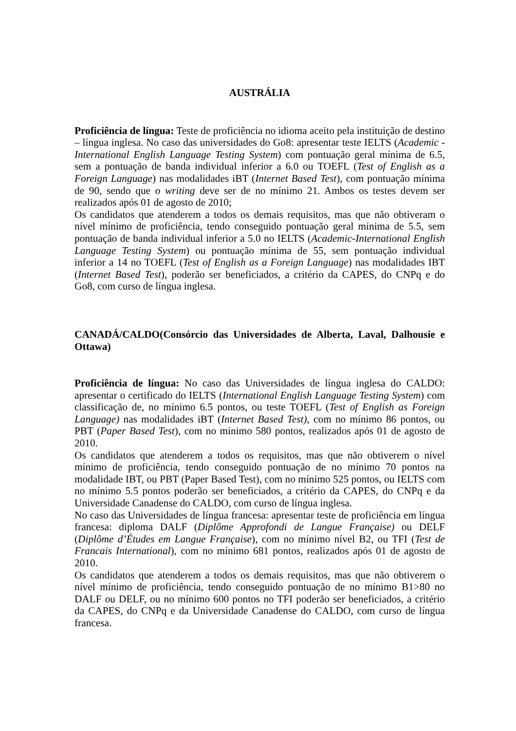AUSTRÁLIA
Proficiência de língua: Teste de proficiência no idioma aceito pela instituição de destino – língua inglesa. No caso das universidades do Go8: apresentar teste IELTS (Academic - International English Language Testing System) com pontuação geral mínima de 6.5, sem a pontuação de banda individual inferior a 6.0 ou TOEFL (Test of English as a Foreign Language) nas modalidades iBT (Internet Based Test), com pontuação mínima de 90, sendo que o writing deve ser de no mínimo 21. Ambos os testes devem ser realizados após 01 de agosto de 2010;
Os candidatos que atenderem a todos os demais requisitos, mas que não obtiveram o nível mínimo de proficiência, tendo conseguido pontuação geral mínima de 5.5, sem pontuação de banda individual inferior a 5.0 no IELTS (Academic-International English Language Testing System) ou pontuação mínima de 55, sem pontuação individual inferior a 14 no TOEFL (Test of English as a Foreign Language) nas modalidades IBT (Internet Based Test), poderão ser beneficiados, a critério da CAPES, do CNPq e do Go8, com curso de língua inglesa.
CANADÁ/CALDO(Consórcio das Universidades de Alberta, Laval, Dalhousie e Ottawa)
Proficiência de língua: No caso das Universidades de língua inglesa do CALDO: apresentar o certificado do IELTS (International English Language Testing System) com classificação de, no mínimo 6.5 pontos, ou teste TOEFL (Test of English as Foreign Language) nas modalidades iBT (Internet Based Test), com no mínimo 86 pontos, ou PBT (Paper Based Test), com no mínimo 580 pontos, realizados após 01 de agosto de 2010.
Os candidatos que atenderem a todos os requisitos, mas que não obtiverem o nível mínimo de proficiência, tendo conseguido pontuação de no mínimo 70 pontos na modalidade IBT, ou PBT (Paper Based Test), com no mínimo 525 pontos, ou IELTS com no mínimo 5.5 pontos poderão ser beneficiados, a critério da CAPES, do CNPq e da Universidade Canadense do CALDO, com curso de língua inglesa.
No caso das Universidades de língua francesa: apresentar teste de proficiência em língua francesa: diploma DALF (Diplôme Approfondi de Langue Française) ou DELF (Diplôme d’Études em Langue Française), com no mínimo nível B2, ou TFI (Test de Francais International), com no mínimo 681 pontos, realizados após 01 de agosto de 2010.
Os candidatos que atenderem a todos os demais requisitos, mas que não obtiverem o nível mínimo de proficiência, tendo conseguido pontuação de no mínimo B1>80 no DALF ou DELF, ou no mínimo 600 pontos no TFI poderão ser beneficiados, a critério da CAPES, do CNPq e da Universidade Canadense do CALDO, com curso de língua francesa.